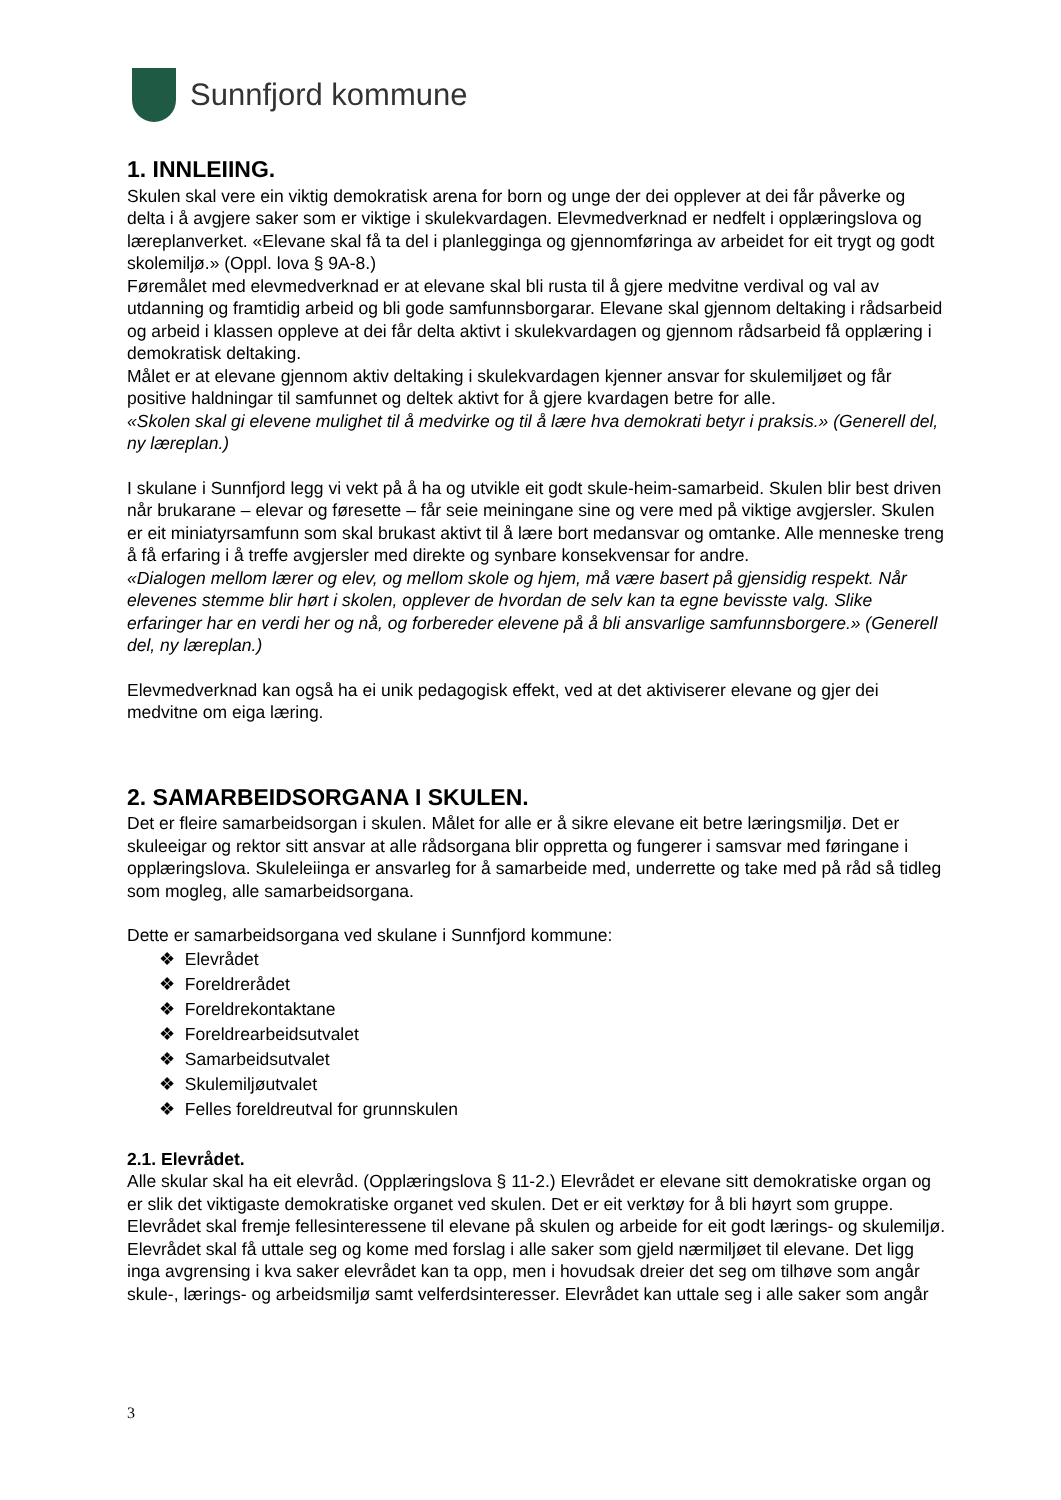Sunnfjord kommune
1. INNLEIING.
Skulen skal vere ein viktig demokratisk arena for born og unge der dei opplever at dei får påverke og delta i å avgjere saker som er viktige i skulekvardagen. Elevmedverknad er nedfelt i opplæringslova og læreplanverket. «Elevane skal få ta del i planlegginga og gjennomføringa av arbeidet for eit trygt og godt skolemiljø.» (Oppl. lova § 9A-8.)
Føremålet med elevmedverknad er at elevane skal bli rusta til å gjere medvitne verdival og val av utdanning og framtidig arbeid og bli gode samfunnsborgarar. Elevane skal gjennom deltaking i rådsarbeid og arbeid i klassen oppleve at dei får delta aktivt i skulekvardagen og gjennom rådsarbeid få opplæring i demokratisk deltaking.
Målet er at elevane gjennom aktiv deltaking i skulekvardagen kjenner ansvar for skulemiljøet og får positive haldningar til samfunnet og deltek aktivt for å gjere kvardagen betre for alle.
«Skolen skal gi elevene mulighet til å medvirke og til å lære hva demokrati betyr i praksis.» (Generell del, ny læreplan.)
I skulane i Sunnfjord legg vi vekt på å ha og utvikle eit godt skule-heim-samarbeid. Skulen blir best driven når brukarane – elevar og føresette – får seie meiningane sine og vere med på viktige avgjersler. Skulen er eit miniatyrsamfunn som skal brukast aktivt til å lære bort medansvar og omtanke. Alle menneske treng å få erfaring i å treffe avgjersler med direkte og synbare konsekvensar for andre.
«Dialogen mellom lærer og elev, og mellom skole og hjem, må være basert på gjensidig respekt. Når elevenes stemme blir hørt i skolen, opplever de hvordan de selv kan ta egne bevisste valg. Slike erfaringer har en verdi her og nå, og forbereder elevene på å bli ansvarlige samfunnsborgere.» (Generell del, ny læreplan.)
Elevmedverknad kan også ha ei unik pedagogisk effekt, ved at det aktiviserer elevane og gjer dei medvitne om eiga læring.
2. SAMARBEIDSORGANA I SKULEN.
Det er fleire samarbeidsorgan i skulen. Målet for alle er å sikre elevane eit betre læringsmiljø. Det er skuleeigar og rektor sitt ansvar at alle rådsorgana blir oppretta og fungerer i samsvar med føringane i opplæringslova. Skuleleiinga er ansvarleg for å samarbeide med, underrette og take med på råd så tidleg som mogleg, alle samarbeidsorgana.
Dette er samarbeidsorgana ved skulane i Sunnfjord kommune:
❖ Elevrådet
❖ Foreldrerådet
❖ Foreldrekontaktane
❖ Foreldrearbeidsutvalet
❖ Samarbeidsutvalet
❖ Skulemiljøutvalet
❖ Felles foreldreutval for grunnskulen
2.1. Elevrådet.
Alle skular skal ha eit elevråd. (Opplæringslova § 11-2.) Elevrådet er elevane sitt demokratiske organ og er slik det viktigaste demokratiske organet ved skulen. Det er eit verktøy for å bli høyrt som gruppe. Elevrådet skal fremje fellesinteressene til elevane på skulen og arbeide for eit godt lærings- og skulemiljø. Elevrådet skal få uttale seg og kome med forslag i alle saker som gjeld nærmiljøet til elevane. Det ligg inga avgrensing i kva saker elevrådet kan ta opp, men i hovudsak dreier det seg om tilhøve som angår skule-, lærings- og arbeidsmiljø samt velferdsinteresser. Elevrådet kan uttale seg i alle saker som angår
3